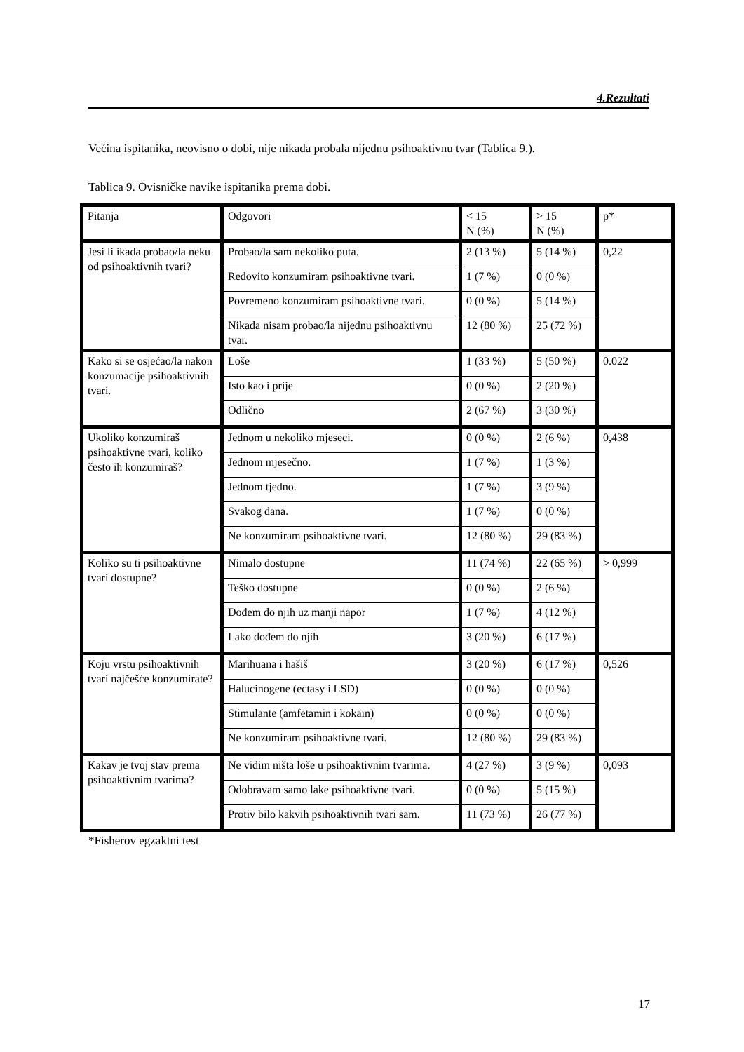4.Rezultati
Većina ispitanika, neovisno o dobi, nije nikada probala nijednu psihoaktivnu tvar (Tablica 9.).
Tablica 9. Ovisničke navike ispitanika prema dobi.
| Pitanja | Odgovori | < 15 N (%) | > 15 N (%) | p* |
| Jesi li ikada probao/la neku od psihoaktivnih tvari? | Probao/la sam nekoliko puta. | 2 (13 %) | 5 (14 %) | 0,22 |
| | Redovito konzumiram psihoaktivne tvari. | 1 (7 %) | 0 (0 %) | |
| | Povremeno konzumiram psihoaktivne tvari. | 0 (0 %) | 5 (14 %) | |
| | Nikada nisam probao/la nijednu psihoaktivnu tvar. | 12 (80 %) | 25 (72 %) | |
| Kako si se osjećao/la nakon konzumacije psihoaktivnih tvari. | Loše | 1 (33 %) | 5 (50 %) | 0.022 |
| | Isto kao i prije | 0 (0 %) | 2 (20 %) | |
| | Odlično | 2 (67 %) | 3 (30 %) | |
| Ukoliko konzumiraš psihoaktivne tvari, koliko često ih konzumiraš? | Jednom u nekoliko mjeseci. | 0 (0 %) | 2 (6 %) | 0,438 |
| | Jednom mjesečno. | 1 (7 %) | 1 (3 %) | |
| | Jednom tjedno. | 1 (7 %) | 3 (9 %) | |
| | Svakog dana. | 1 (7 %) | 0 (0 %) | |
| | Ne konzumiram psihoaktivne tvari. | 12 (80 %) | 29 (83 %) | |
| Koliko su ti psihoaktivne tvari dostupne? | Nimalo dostupne | 11 (74 %) | 22 (65 %) | > 0,999 |
| | Teško dostupne | 0 (0 %) | 2 (6 %) | |
| | Dođem do njih uz manji napor | 1 (7 %) | 4 (12 %) | |
| | Lako dođem do njih | 3 (20 %) | 6 (17 %) | |
| Koju vrstu psihoaktivnih tvari najčešće konzumirate? | Marihuana i hašiš | 3 (20 %) | 6 (17 %) | 0,526 |
| | Halucinogene (ectasy i LSD) | 0 (0 %) | 0 (0 %) | |
| | Stimulante (amfetamin i kokain) | 0 (0 %) | 0 (0 %) | |
| | Ne konzumiram psihoaktivne tvari. | 12 (80 %) | 29 (83 %) | |
| Kakav je tvoj stav prema psihoaktivnim tvarima? | Ne vidim ništa loše u psihoaktivnim tvarima. | 4 (27 %) | 3 (9 %) | 0,093 |
| | Odobravam samo lake psihoaktivne tvari. | 0 (0 %) | 5 (15 %) | |
| | Protiv bilo kakvih psihoaktivnih tvari sam. | 11 (73 %) | 26 (77 %) | |
*Fisherov egzaktni test
17